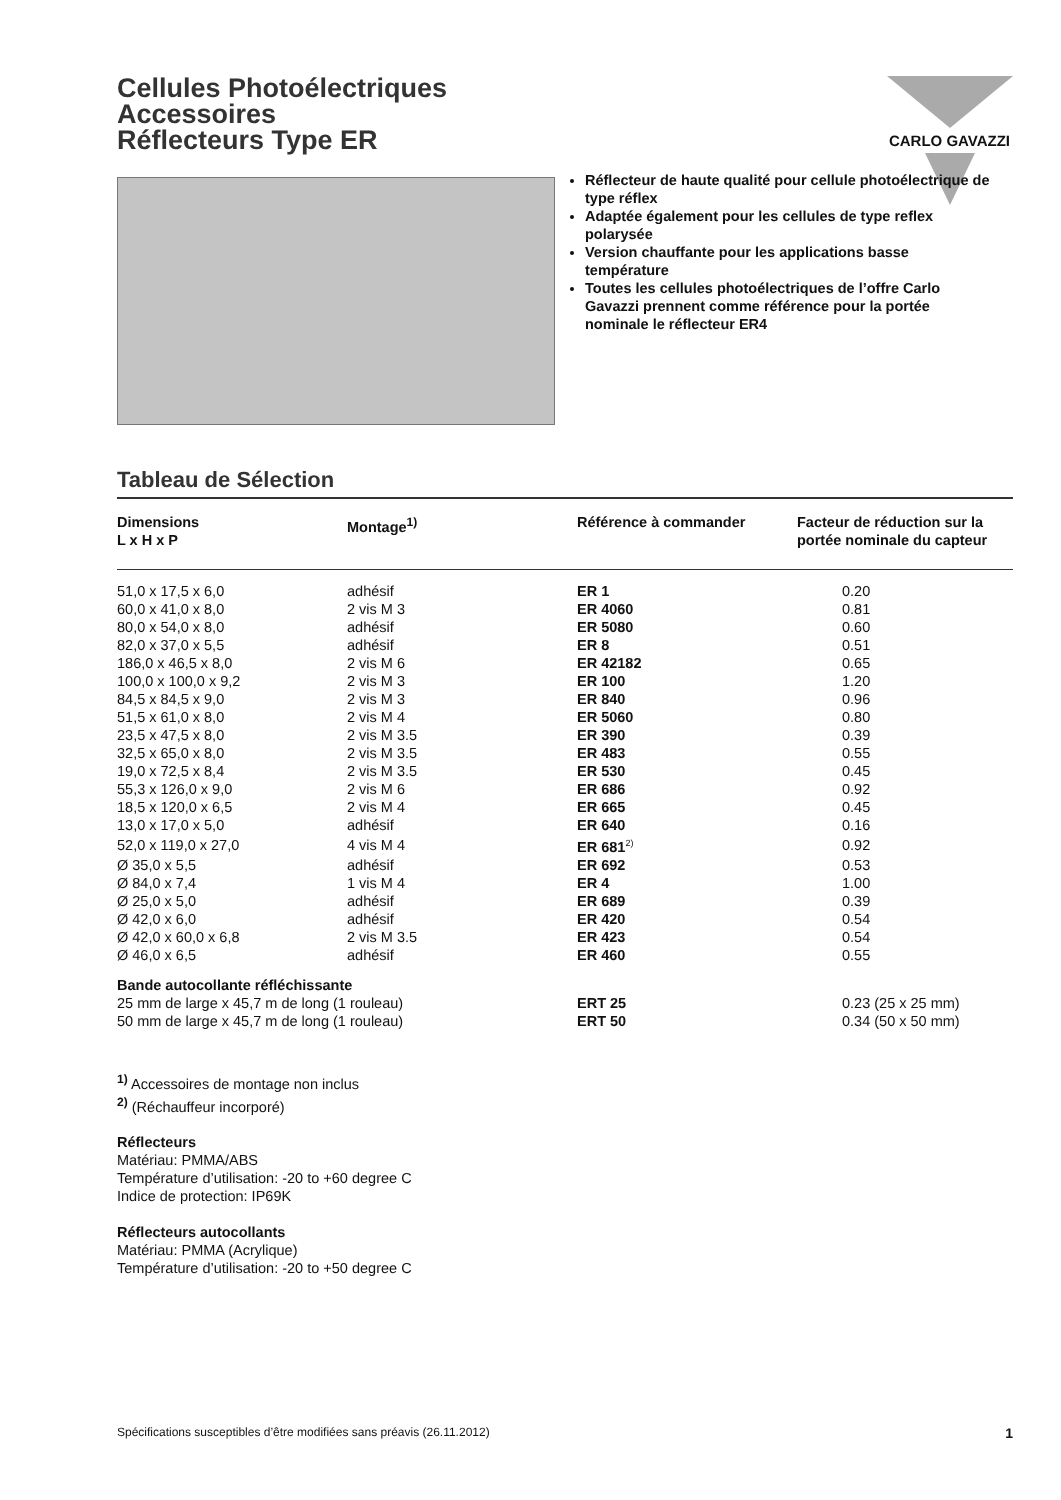CARLO GAVAZZI
Cellules Photoélectriques
Accessoires
Réflecteurs Type ER
Réflecteur de haute qualité pour cellule photoélectrique de type réflex
Adaptée également pour les cellules de type reflex polarysée
Version chauffante pour les applications basse température
Toutes les cellules photoélectriques de l’offre Carlo Gavazzi prennent comme référence pour la portée nominale le réflecteur ER4
Tableau de Sélection
| Dimensions L x H x P | Montage<sup>1)</sup> | Référence à commander | Facteur de réduction sur la portée nominale du capteur |
| --- | --- | --- | --- |
| 51,0 x 17,5 x 6,0 | adhésif | ER 1 | 0.20 |
| 60,0 x 41,0 x 8,0 | 2 vis M 3 | ER 4060 | 0.81 |
| 80,0 x 54,0 x 8,0 | adhésif | ER 5080 | 0.60 |
| 82,0 x 37,0 x 5,5 | adhésif | ER 8 | 0.51 |
| 186,0 x 46,5 x 8,0 | 2 vis M 6 | ER 42182 | 0.65 |
| 100,0 x 100,0 x 9,2 | 2 vis M 3 | ER 100 | 1.20 |
| 84,5 x 84,5 x 9,0 | 2 vis M 3 | ER 840 | 0.96 |
| 51,5 x 61,0 x 8,0 | 2 vis M 4 | ER 5060 | 0.80 |
| 23,5 x 47,5 x 8,0 | 2 vis M 3.5 | ER 390 | 0.39 |
| 32,5 x 65,0 x 8,0 | 2 vis M 3.5 | ER 483 | 0.55 |
| 19,0 x 72,5 x 8,4 | 2 vis M 3.5 | ER 530 | 0.45 |
| 55,3 x 126,0 x 9,0 | 2 vis M 6 | ER 686 | 0.92 |
| 18,5 x 120,0 x 6,5 | 2 vis M 4 | ER 665 | 0.45 |
| 13,0 x 17,0 x 5,0 | adhésif | ER 640 | 0.16 |
| 52,0 x 119,0 x 27,0 | 4 vis M 4 | ER 681<sup>2)</sup> | 0.92 |
| Ø 35,0 x 5,5 | adhésif | ER 692 | 0.53 |
| Ø 84,0 x 7,4 | 1 vis M 4 | ER 4 | 1.00 |
| Ø 25,0 x 5,0 | adhésif | ER 689 | 0.39 |
| Ø 42,0 x 6,0 | adhésif | ER 420 | 0.54 |
| Ø 42,0 x 60,0 x 6,8 | 2 vis M 3.5 | ER 423 | 0.54 |
| Ø 46,0 x 6,5 | adhésif | ER 460 | 0.55 |
| Bande autocollante réfléchissante | | | |
| 25 mm de large x 45,7 m de long (1 rouleau) | | ERT 25 | 0.23 (25 x 25 mm) |
| 50 mm de large x 45,7 m de long (1 rouleau) | | ERT 50 | 0.34 (50 x 50 mm) |
<sup>1)</sup> Accessoires de montage non inclus
<sup>2)</sup> (Réchauffeur incorporé)
Réflecteurs
Matériau: PMMA/ABS
Température d’utilisation: -20 to +60 degree C
Indice de protection: IP69K
Réflecteurs autocollants
Matériau: PMMA (Acrylique)
Température d’utilisation: -20 to +50 degree C
Spécifications susceptibles d’être modifiées sans préavis (26.11.2012) 1